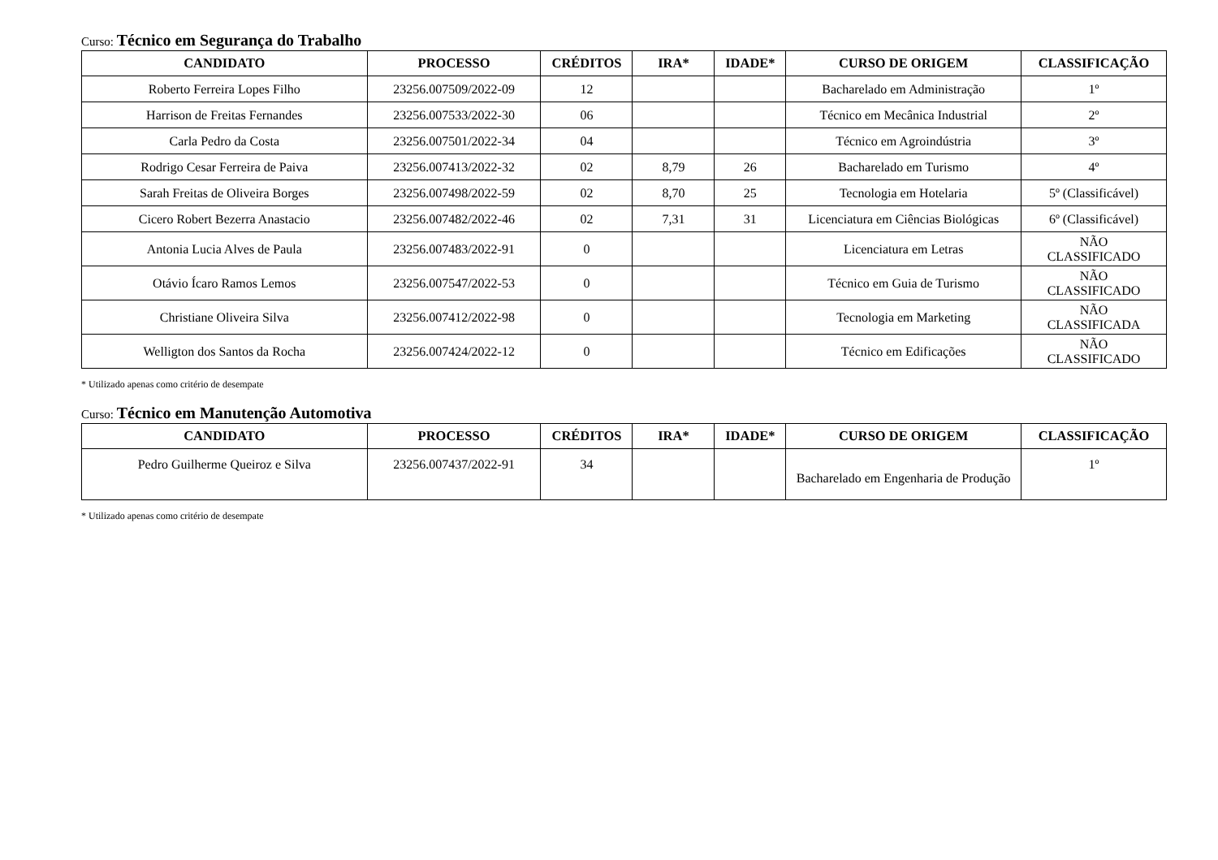Curso: Técnico em Segurança do Trabalho
| CANDIDATO | PROCESSO | CRÉDITOS | IRA* | IDADE* | CURSO DE ORIGEM | CLASSIFICAÇÃO |
| --- | --- | --- | --- | --- | --- | --- |
| Roberto Ferreira Lopes Filho | 23256.007509/2022-09 | 12 | | | Bacharelado em Administração | 1º |
| Harrison de Freitas Fernandes | 23256.007533/2022-30 | 06 | | | Técnico em Mecânica Industrial | 2º |
| Carla Pedro da Costa | 23256.007501/2022-34 | 04 | | | Técnico em Agroindústria | 3º |
| Rodrigo Cesar Ferreira de Paiva | 23256.007413/2022-32 | 02 | 8,79 | 26 | Bacharelado em Turismo | 4º |
| Sarah Freitas de Oliveira Borges | 23256.007498/2022-59 | 02 | 8,70 | 25 | Tecnologia em Hotelaria | 5º (Classificável) |
| Cicero Robert Bezerra Anastacio | 23256.007482/2022-46 | 02 | 7,31 | 31 | Licenciatura em Ciências Biológicas | 6º (Classificável) |
| Antonia Lucia Alves de Paula | 23256.007483/2022-91 | 0 | | | Licenciatura em Letras | NÃO CLASSIFICADO |
| Otávio Ícaro Ramos Lemos | 23256.007547/2022-53 | 0 | | | Técnico em Guia de Turismo | NÃO CLASSIFICADO |
| Christiane Oliveira Silva | 23256.007412/2022-98 | 0 | | | Tecnologia em Marketing | NÃO CLASSIFICADA |
| Welligton dos Santos da Rocha | 23256.007424/2022-12 | 0 | | | Técnico em Edificações | NÃO CLASSIFICADO |
* Utilizado apenas como critério de desempate
Curso: Técnico em Manutenção Automotiva
| CANDIDATO | PROCESSO | CRÉDITOS | IRA* | IDADE* | CURSO DE ORIGEM | CLASSIFICAÇÃO |
| --- | --- | --- | --- | --- | --- | --- |
| Pedro Guilherme Queiroz e Silva | 23256.007437/2022-91 | 34 | | | Bacharelado em Engenharia de Produção | 1º |
* Utilizado apenas como critério de desempate